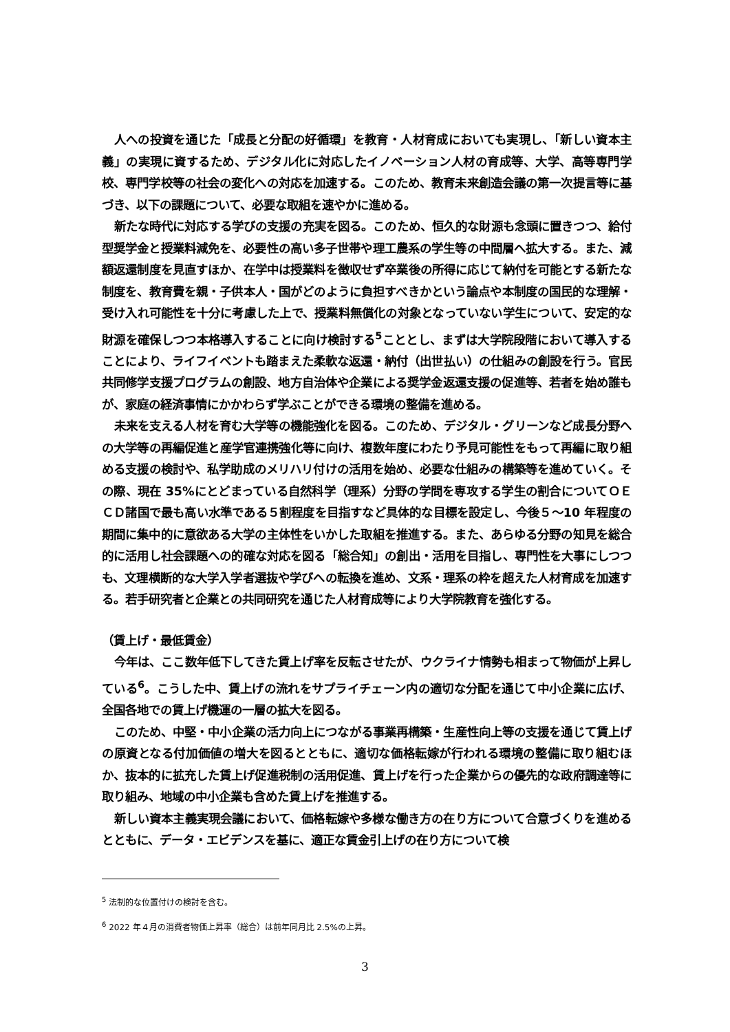人への投資を通じた「成長と分配の好循環」を教育・人材育成においても実現し、「新しい資本主義」の実現に資するため、デジタル化に対応したイノベーション人材の育成等、大学、高等専門学校、専門学校等の社会の変化への対応を加速する。このため、教育未来創造会議の第一次提言等に基づき、以下の課題について、必要な取組を速やかに進める。
新たな時代に対応する学びの支援の充実を図る。このため、恒久的な財源も念頭に置きつつ、給付型奨学金と授業料減免を、必要性の高い多子世帯や理工農系の学生等の中間層へ拡大する。また、減額返還制度を見直すほか、在学中は授業料を徴収せず卒業後の所得に応じて納付を可能とする新たな制度を、教育費を親・子供本人・国がどのように負担すべきかという論点や本制度の国民的な理解・受け入れ可能性を十分に考慮した上で、授業料無償化の対象となっていない学生について、安定的な財源を確保しつつ本格導入することに向け検討する<sup>5</sup>こととし、まずは大学院段階において導入することにより、ライフイベントも踏まえた柔軟な返還・納付（出世払い）の仕組みの創設を行う。官民共同修学支援プログラムの創設、地方自治体や企業による奨学金返還支援の促進等、若者を始め誰もが、家庭の経済事情にかかわらず学ぶことができる環境の整備を進める。
未来を支える人材を育む大学等の機能強化を図る。このため、デジタル・グリーンなど成長分野への大学等の再編促進と産学官連携強化等に向け、複数年度にわたり予見可能性をもって再編に取り組める支援の検討や、私学助成のメリハリ付けの活用を始め、必要な仕組みの構築等を進めていく。その際、現在 35%にとどまっている自然科学（理系）分野の学問を専攻する学生の割合についてＯＥＣＤ諸国で最も高い水準である５割程度を目指すなど具体的な目標を設定し、今後５～10 年程度の期間に集中的に意欲ある大学の主体性をいかした取組を推進する。また、あらゆる分野の知見を総合的に活用し社会課題への的確な対応を図る「総合知」の創出・活用を目指し、専門性を大事にしつつも、文理横断的な大学入学者選抜や学びへの転換を進め、文系・理系の枠を超えた人材育成を加速する。若手研究者と企業との共同研究を通じた人材育成等により大学院教育を強化する。
（賃上げ・最低賃金）
今年は、ここ数年低下してきた賃上げ率を反転させたが、ウクライナ情勢も相まって物価が上昇している<sup>6</sup>。こうした中、賃上げの流れをサプライチェーン内の適切な分配を通じて中小企業に広げ、全国各地での賃上げ機運の一層の拡大を図る。
このため、中堅・中小企業の活力向上につながる事業再構築・生産性向上等の支援を通じて賃上げの原資となる付加価値の増大を図るとともに、適切な価格転嫁が行われる環境の整備に取り組むほか、抜本的に拡充した賃上げ促進税制の活用促進、賃上げを行った企業からの優先的な政府調達等に取り組み、地域の中小企業も含めた賃上げを推進する。
新しい資本主義実現会議において、価格転嫁や多様な働き方の在り方について合意づくりを進めるとともに、データ・エビデンスを基に、適正な賃金引上げの在り方について検
<sup>5</sup> 法制的な位置付けの検討を含む。
<sup>6</sup> 2022 年４月の消費者物価上昇率（総合）は前年同月比 2.5%の上昇。
3